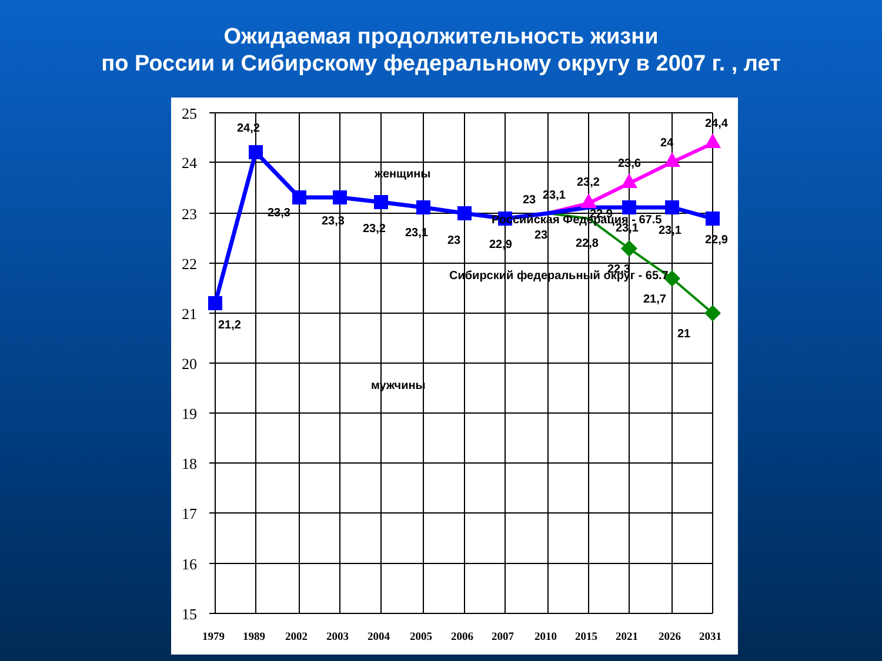Ожидаемая продолжительность жизни
по России и Сибирскому федеральному округу в 2007 г. , лет
25
24
23
22
21
20
19
18
17
16
15
1979
1989
2002
2003
2004
2005
2006
2007
2010
2015
2021
2026
2031
24,2
21,2
23,3
23,3
23,2
23,1
23
22,9
23
23,1
23,2
23,6
24
24,4
22,9
23
22,8
23,1
23,1
22,9
22,3
21,7
21
женщины
мужчины
Российская Федерация - 67.5
Сибирский федеральный округ - 65.7